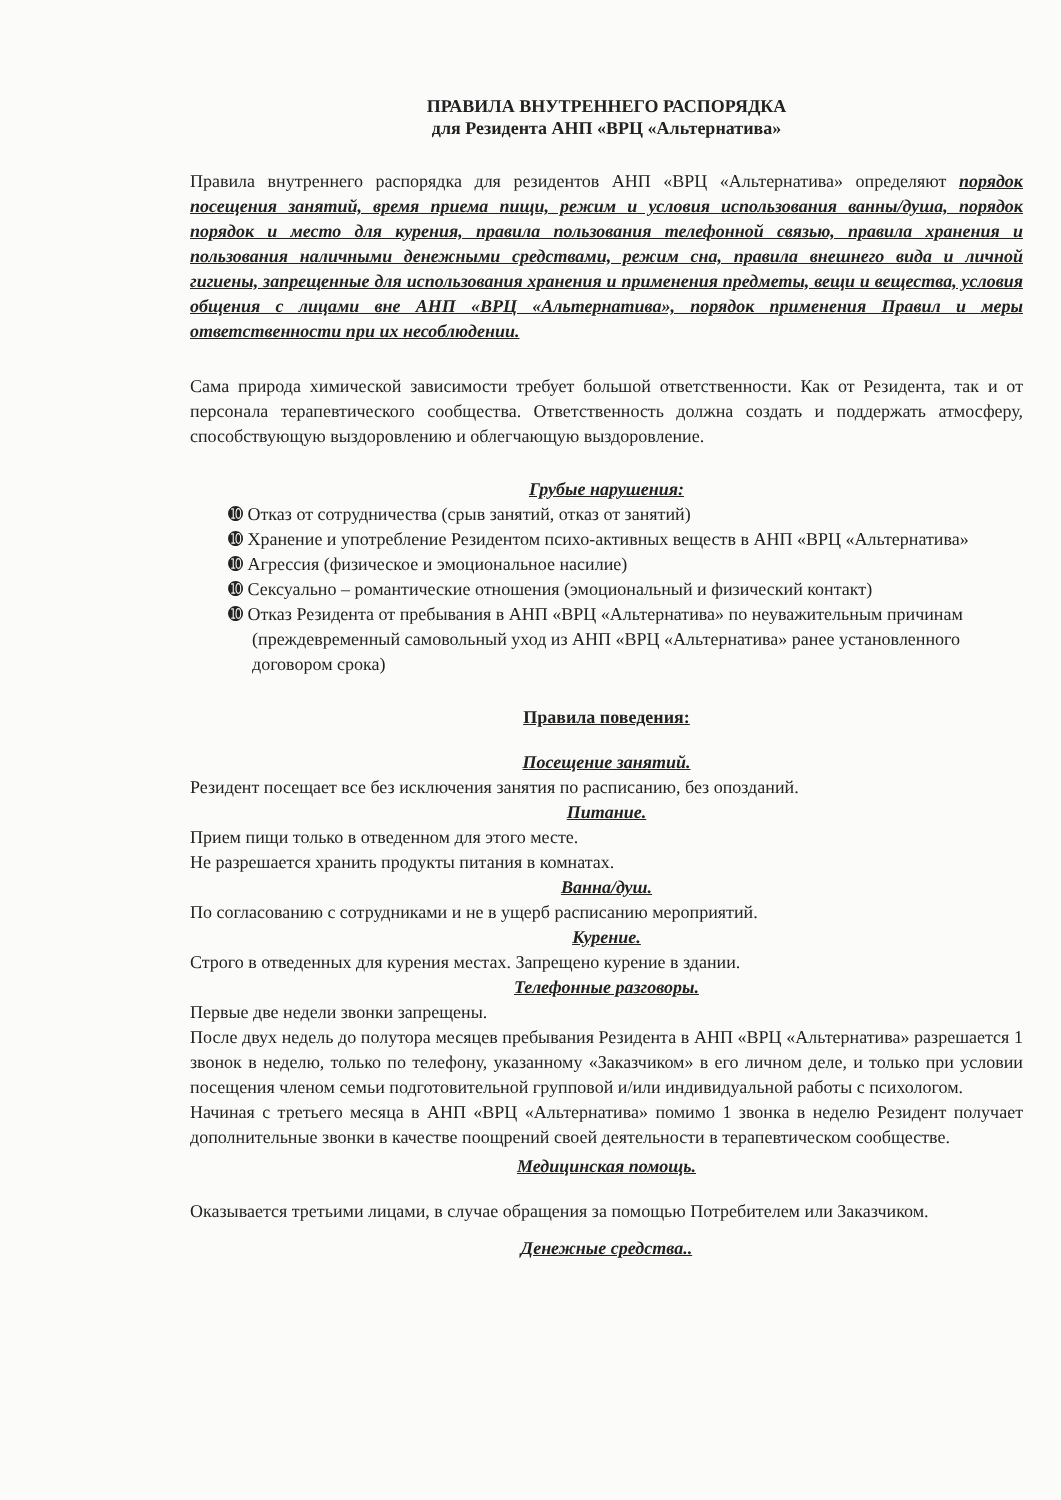ПРАВИЛА ВНУТРЕННЕГО РАСПОРЯДКА
для Резидента АНП «ВРЦ «Альтернатива»
Правила внутреннего распорядка для резидентов АНП «ВРЦ «Альтернатива» определяют порядок посещения занятий, время приема пищи, режим и условия использования ванны/душа, порядок порядок и место для курения, правила пользования телефонной связью, правила хранения и пользования наличными денежными средствами, режим сна, правила внешнего вида и личной гигиены, запрещенные для использования хранения и применения предметы, вещи и вещества, условия общения с лицами вне АНП «ВРЦ «Альтернатива», порядок применения Правил и меры ответственности при их несоблюдении.
Сама природа химической зависимости требует большой ответственности. Как от Резидента, так и от персонала терапевтического сообщества. Ответственность должна создать и поддержать атмосферу, способствующую выздоровлению и облегчающую выздоровление.
Грубые нарушения:
➓ Отказ от сотрудничества (срыв занятий, отказ от занятий)
➓ Хранение и употребление Резидентом психо-активных веществ в АНП «ВРЦ «Альтернатива»
➓ Агрессия (физическое и эмоциональное насилие)
➓ Сексуально – романтические отношения (эмоциональный и физический контакт)
➓ Отказ Резидента от пребывания в АНП «ВРЦ «Альтернатива» по неуважительным причинам (преждевременный самовольный уход из АНП «ВРЦ «Альтернатива» ранее установленного договором срока)
Правила поведения:
Посещение занятий.
Резидент посещает все без исключения занятия по расписанию, без опозданий.
Питание.
Прием пищи только в отведенном для этого месте.
Не разрешается хранить продукты питания в комнатах.
Ванна/душ.
По согласованию с сотрудниками и не в ущерб расписанию мероприятий.
Курение.
Строго в отведенных для курения местах. Запрещено курение в здании.
Телефонные разговоры.
Первые две недели звонки запрещены.
После двух недель до полутора месяцев пребывания Резидента в АНП «ВРЦ «Альтернатива» разрешается 1 звонок в неделю, только по телефону, указанному «Заказчиком» в его личном деле, и только при условии посещения членом семьи подготовительной групповой и/или индивидуальной работы с психологом.
Начиная с третьего месяца в АНП «ВРЦ «Альтернатива» помимо 1 звонка в неделю Резидент получает дополнительные звонки в качестве поощрений своей деятельности в терапевтическом сообществе.
Медицинская помощь.
Оказывается третьими лицами, в случае обращения за помощью Потребителем или Заказчиком.
Денежные средства..